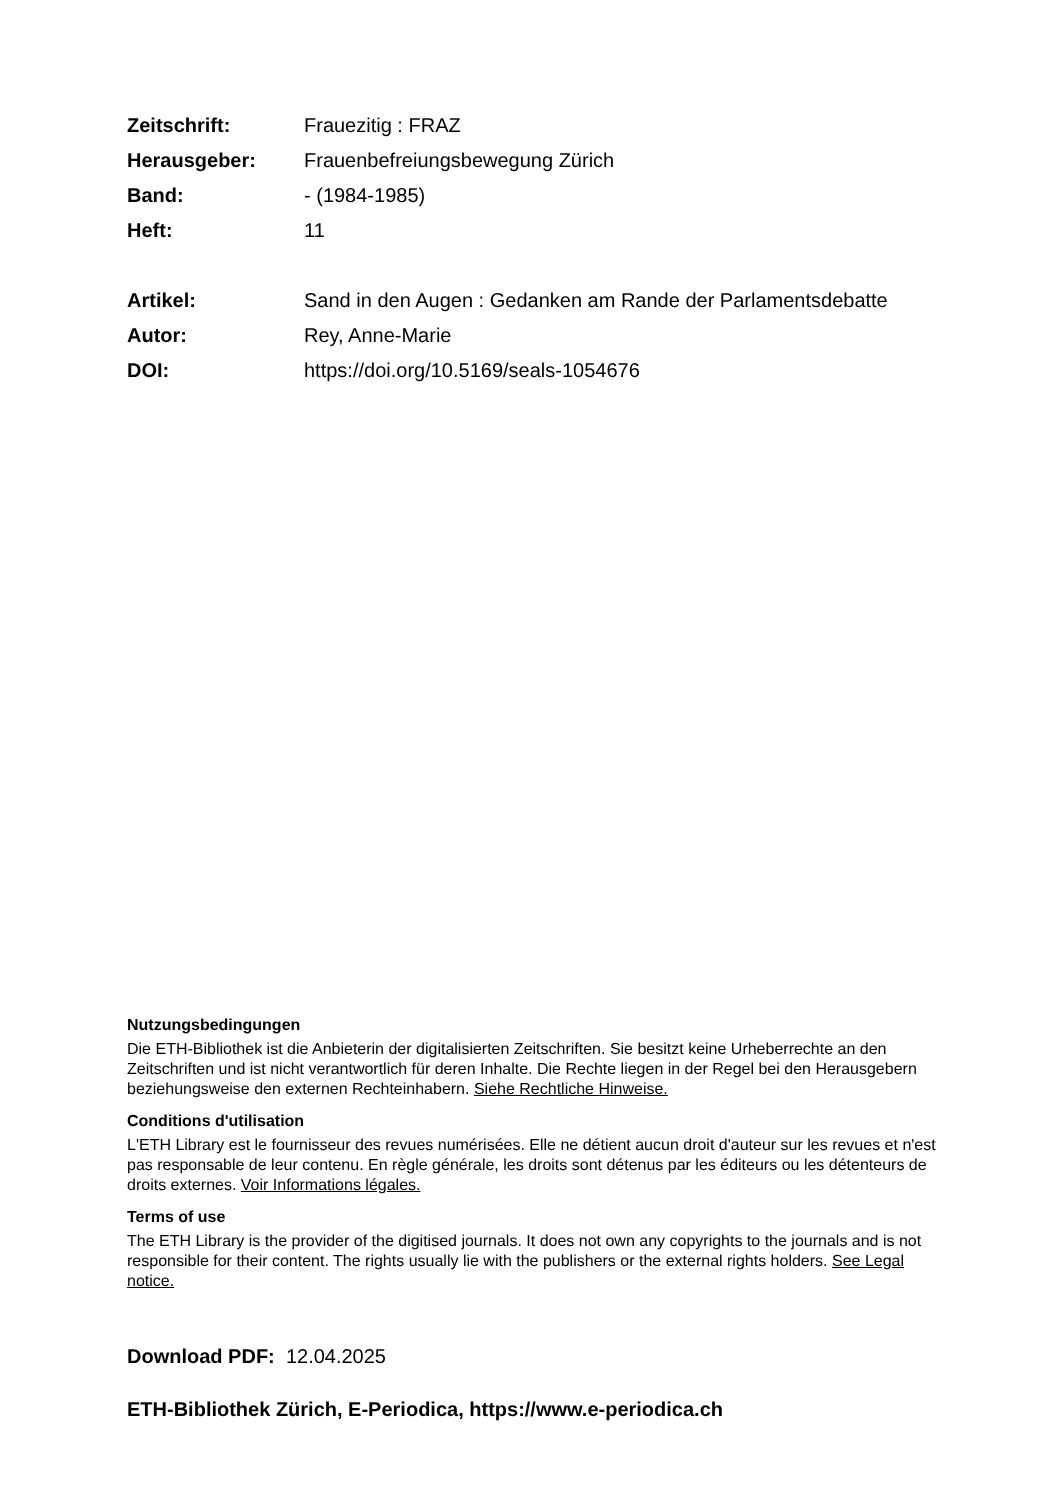Zeitschrift: Frauezitig : FRAZ
Herausgeber: Frauenbefreiungsbewegung Zürich
Band: - (1984-1985)
Heft: 11
Artikel: Sand in den Augen : Gedanken am Rande der Parlamentsdebatte
Autor: Rey, Anne-Marie
DOI: https://doi.org/10.5169/seals-1054676
Nutzungsbedingungen
Die ETH-Bibliothek ist die Anbieterin der digitalisierten Zeitschriften. Sie besitzt keine Urheberrechte an den Zeitschriften und ist nicht verantwortlich für deren Inhalte. Die Rechte liegen in der Regel bei den Herausgebern beziehungsweise den externen Rechteinhabern. Siehe Rechtliche Hinweise.
Conditions d'utilisation
L'ETH Library est le fournisseur des revues numérisées. Elle ne détient aucun droit d'auteur sur les revues et n'est pas responsable de leur contenu. En règle générale, les droits sont détenus par les éditeurs ou les détenteurs de droits externes. Voir Informations légales.
Terms of use
The ETH Library is the provider of the digitised journals. It does not own any copyrights to the journals and is not responsible for their content. The rights usually lie with the publishers or the external rights holders. See Legal notice.
Download PDF: 12.04.2025
ETH-Bibliothek Zürich, E-Periodica, https://www.e-periodica.ch